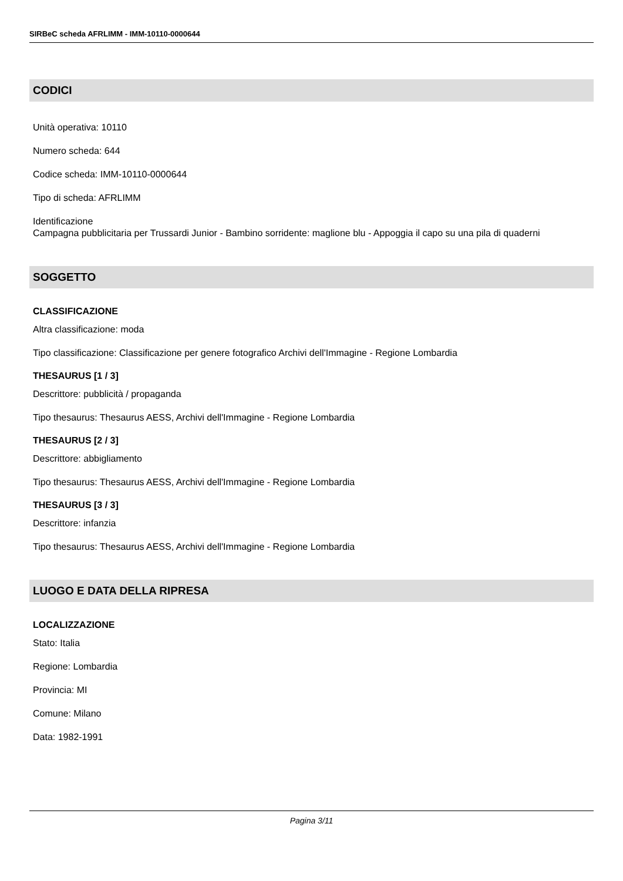SIRBeC scheda AFRLIMM - IMM-10110-0000644
CODICI
Unità operativa: 10110
Numero scheda: 644
Codice scheda: IMM-10110-0000644
Tipo di scheda: AFRLIMM
Identificazione
Campagna pubblicitaria per Trussardi Junior - Bambino sorridente: maglione blu - Appoggia il capo su una pila di quaderni
SOGGETTO
CLASSIFICAZIONE
Altra classificazione: moda
Tipo classificazione: Classificazione per genere fotografico Archivi dell'Immagine - Regione Lombardia
THESAURUS [1 / 3]
Descrittore: pubblicità / propaganda
Tipo thesaurus: Thesaurus AESS, Archivi dell'Immagine - Regione Lombardia
THESAURUS [2 / 3]
Descrittore: abbigliamento
Tipo thesaurus: Thesaurus AESS, Archivi dell'Immagine - Regione Lombardia
THESAURUS [3 / 3]
Descrittore: infanzia
Tipo thesaurus: Thesaurus AESS, Archivi dell'Immagine - Regione Lombardia
LUOGO E DATA DELLA RIPRESA
LOCALIZZAZIONE
Stato: Italia
Regione: Lombardia
Provincia: MI
Comune: Milano
Data: 1982-1991
Pagina 3/11